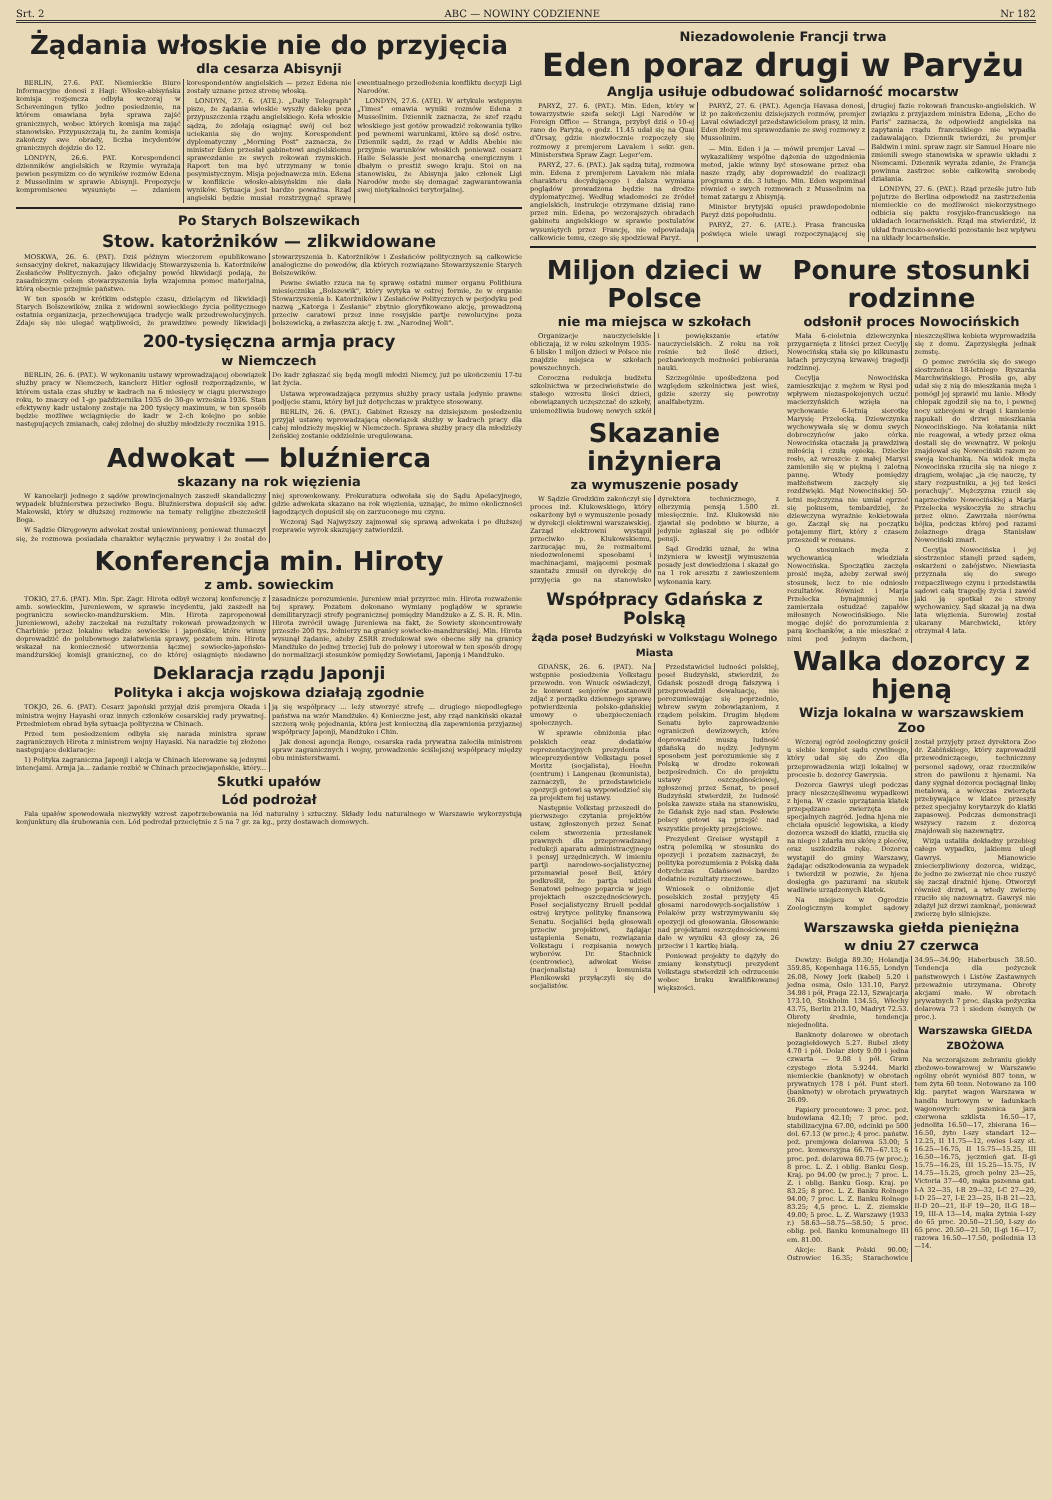Srt. 2 ABC — NOWINY CODZIENNE Nr 182
Żądania włoskie nie do przyjęcia
dla cesarza Abisynji
BERLIN, 27.6. PAT. Niemieckie Biuro Informacyjne donosi z Hagi: Włosko-abisyńska komisja rozjemcza odbyła wczoraj w Scheveningen tylko jedno posiedzenie, na którem omawiana była sprawa zajść granicznych, wobec których komisja ma zająć stanowisko. Przypuszczają tu, że zanim komisja zakończy swe obrady, liczba incydentów granicznych dojdzie do 12.
LONDYN, 26.6. PAT. Korespondenci dzienników angielskich w Rzymie wyrażają pewien pesymizm co do wyników rozmów Edena z Mussolinim w sprawie Abisynji. Propozycje kompromisowe wysunięte — zdaniem korespondentów angielskich — przez Edena nie zostały uznane przez stronę włoską.
LONDYN, 27. 6. (ATE.). „Daily Telegraph" pisze, że żądania włoskie wyszły daleko poza przypuszczenia rządu angielskiego. Koła włoskie sądzą, że zdołają osiągnąć swój cel bez uciekania się do wojny. Korespondent dyplomatyczny „Morning Post" zaznacza, że minister Eden przesłał gabinetowi angielskiemu sprawozdanie ze swych rokowań rzymskich. Raport ten ma być utrzymany w tonie pesymistycznym. Misja pojednawcza min. Edena w konflikcie włosko-abisyńskim nie dała wyników. Sytuacja jest bardzo poważna. Rząd angielski będzie musiał rozstrzygnąć sprawę ewentualnego przedłożenia konfliktu decyzji Ligi Narodów.
LONDYN, 27.6. (ATE). W artykule wstępnym „Times" omawia wyniki rozmów Edena z Mussolinim. Dziennik zaznacza, że szef rządu włoskiego jest gotów prowadzić rokowania tylko pod pewnemi warunkami, które są dość ostre. Dziennik sądzi, że rząd w Addis Abebie nie przyjmie warunków włoskich ponieważ cesarz Haile Selassie jest monarchą energicznym i dbałym o prestiż swego kraju. Stoi on na stanowisku, że Abisynja jako członek Ligi Narodów może się domagać zagwarantowania swej nietykalności terytorjalnej.
Po Starych Bolszewikach
Stow. katorżników — zlikwidowane
MOSKWA, 26. 6. (PAT). Dziś późnym wieczorem opublikowano sensacyjny dekret, nakazujący likwidację Stowarzyszenia b. Katorżników Zesłańców Politycznych. Jako oficjalny powód likwidacji podają, że zasadniczym celem stowarzyszenia była wzajemna pomoc materjalna, którą obecnie przejmie państwo.
W ten sposób w krótkim odstępie czasu, dzielącym od likwidacji Starych Bolszewików, znika z widowni sowieckiego życia politycznego ostatnia organizacja, przechowująca tradycje walk przedrewolucyjnych. Zdaje się nie ulegać wątpliwości, że prawdziwe powody likwidacji stowarzyszenia b. Katorżników i Zesłańców politycznych są całkowicie analogiczne do powodów, dla których rozwiązano Stowarzyszenie Starych Bolszewików.
Pewne światło rzuca na tę sprawę ostatni numer organu Politbiura miesięcznika „Bolszewik", który wytyka w ostrej formie, że w organie Stowarzyszenia b. Katorżników i Zesłańców Politycznych w perjodyku pod nazwą „Katorga i Zesłanie" zbytnio gloryfikowano akcję, prowadzoną przeciw caratowi przez inne rosyjskie partje rewolucyjne poza bolszewicką, a zwłaszcza akcję t. zw. „Narodnej Woli".
200-tysięczna armja pracy
w Niemczech
BERLIN, 26. 6. (PAT.). W wykonaniu ustawy wprowadzającej obowiązek służby pracy w Niemczech, kanclerz Hitler ogłosił rozporządzenie, w którem ustala czas służby w kadrach na 6 miesięcy w ciągu pierwszego roku, to znaczy od 1-go października 1935 do 30-go września 1936. Stan efektywny kadr ustalony zostaje na 200 tysięcy maximum, w ten sposób będzie możliwe wciągnięcie do kadr w 2-ch kolejno po sobie następujących zmianach, całej zdolnej do służby młodzieży rocznika 1915. Do kadr zgłaszać się będą mogli młodzi Niemcy, już po ukończeniu 17-tu lat życia.
Ustawa wprowadzająca przymus służby pracy ustala jedynie prawne podjęcie stanu, który był już dotychczas w praktyce stosowany.
BERLIN, 26. 6. (PAT.). Gabinet Rzeszy na dzisiejszem posiedzeniu przyjął ustawę wprowadzającą obowiązek służby w kadrach pracy dla całej młodzieży męskiej w Niemczech. Sprawa służby pracy dla młodzieży żeńskiej zostanie oddzielnie uregulowana.
Adwokat — bluźnierca
skazany na rok więzienia
W kancelarji jednego z sądów prowincjonalnych zaszedł skandaliczny wypadek bluźnierstwa przeciwko Bogu. Bluźnierstwa dopuścił się adw. Makowski, który w dłuższej rozmowie na tematy religijne zbezcześcił Boga.
W Sądzie Okręgowym adwokat został uniewinniony, ponieważ tłumaczył się, że rozmowa posiadała charakter wyłącznie prywatny i że został do niej sprowokowany. Prokuratura odwołała się do Sądu Apelacyjnego, gdzie adwokata skazano na rok więzienia, uznając, że mimo okoliczności łagodzących dopuścił się on zarzuconego mu czynu.
Wczoraj Sąd Najwyższy zajmował się sprawą adwokata i po dłuższej rozprawie wyrok skazujący zatwierdził.
Konferencja min. Hiroty
z amb. sowieckim
TOKIO, 27.6. (PAT). Min. Spr. Zagr. Hirota odbył wczoraj konferencję z amb. sowieckim, Jureniewem, w sprawie incydentu, jaki zaszedł na pograniczu sowiecko-mandżurskiem. Min. Hirota zaproponował Jureniewowi, ażeby zaczekał na rezultaty rokowań prowadzonych w Charbinie przez lokalne władze sowieckie i japońskie, które winny doprowadzić do polubownego załatwienia sprawy, pozatem min. Hirota wskazał na konieczność utworzenia łącznej sowiecko-japońsko-mandżurskiej komisji granicznej, co do której osiągnięto niedawno zasadnicze porozumienie. Jureniew miał przyrzec min. Hirota rozważenie tej sprawy. Pozatem dokonano wymiany poglądów w sprawie demilitaryzacji strefy pogranicznej pomiędzy Mandżuko a Z. S. R. R. Min. Hirota zwrócił uwagę Jureniewa na fakt, że Sowiety skoncentrowały przeszło 200 tys. żołnierzy na granicy sowiecko-mandżurskiej. Min. Hirota wysunął żądanie, ażeby ZSRR zredukował swe obecne siły na granicy Mandżuko do jednej trzeciej lub do połowy i utorował w ten sposób drogę do normalizacji stosunków pomiędzy Sowietami, Japonją i Mandżuko.
Deklaracja rządu Japonji
Polityka i akcja wojskowa działają zgodnie
TOKJO, 26. 6. (PAT). Cesarz japoński przyjął dziś premjera Okada i ministra wojny Hayashi oraz innych członków cesarskiej rady prywatnej. Przedmiotem obrad była sytuacja polityczna w Chinach.
Przed tem posiedzeniem odbyła się narada ministra spraw zagranicznych Hirota z ministrem wojny Hayaski. Na naradzie tej złożono następujące deklaracje:
1) Polityka zagraniczna Japonji i akcja w Chinach kierowane są jednymi intencjami. Armja ja... zadanie rozbić w Chinach przeciwjapońskie, który... ją się współpracy ... leży stworzyć strefę ... drugiego niepodległego państwa na wzór Mandżuko. 4) Konieczne jest, aby rząd nankiński okazał szczerą wolę pojednania, która jest konieczną dla zapewnienia przyjaznej współpracy Japonji, Mandżuko i Chin.
Jak donosi agencja Rengo, cesarska rada prywatna zaleciła ministrom spraw zagranicznych i wojny, prowadzenie ściślejszej współpracy między obu ministerstwami.
Skutki upałów
Lód podrożał
Fala upałów spowodowała niezwykły wzrost zapotrzebowania na lód naturalny i sztuczny. Składy lodu naturalnego w Warszawie wykorzystują konjunkturę dla śrubowania cen. Lód podrożał przeciętnie z 5 na 7 gr. za kg., przy dostawach domowych.
Niezadowolenie Francji trwa
Eden poraz drugi w Paryżu
Anglja usiłuje odbudować solidarność mocarstw
PARYŻ, 27. 6. (PAT.). Min. Eden, który w towarzystwie szefa sekcji Ligi Narodów w Foreign Office — Stranga, przybył dziś o 10-ej rano do Paryża, o godz. 11.45 udał się na Quai d'Orsay, gdzie niezwłocznie rozpoczęły się rozmowy z premjerem Lavalem i sekr. gen. Ministerstwa Spraw Zagr. Leger'em.
PARYŻ, 27. 6. (PAT.). Jak sądzą tutaj, rozmowa min. Edena z premjerem Lavalem nie miała charakteru decydującego i dalsza wymiana poglądów prowadzona będzie na drodze dyplomatycznej. Według wiadomości ze źródeł angielskich, instrukcje otrzymane dzisiaj rano przez min. Edena, po wczorajszych obradach gabinetu angielskiego w sprawie postulatów wysuniętych przez Francję, nie odpowiadają całkowicie temu, czego się spodziewał Paryż.
PARYŻ, 27. 6. (PAT.). Agencja Havasa donosi, iż po zakończeniu dzisiejszych rozmów, premjer Laval oświadczył przedstawicielom prasy, iż min. Eden złożył mu sprawozdanie ze swej rozmowy z Mussolinim.
— Min. Eden i ja — mówił premjer Laval — wykazaliśmy wspólne dążenia do uzgodnienia metod, jakie winny być stosowane przez oba nasze rządy, aby doprowadzić do realizacji programu z dn. 3 lutego. Min. Eden wspominał również o swych rozmowach z Mussolinim na temat zatargu z Abisynją.
Minister brytyjski opuści prawdopodobnie Paryż dziś popołudniu.
PARYŻ, 27. 6. (ATE.). Prasa francuska poświęca wiele uwagi rozpoczynającej się drugiej fazie rokowań francusko-angielskich. W związku z przyjazdem ministra Edena, „Echo de Paris" zaznacza, że odpowiedź angielska na zapytania rządu francuskiego nie wypadła zadawalająco. Dziennik twierdzi, że premjer Baldwin i mini. spraw zagr. sir Samuel Hoare nie zmienili swego stanowiska w sprawie układu z Niemcami. Dziennik wyraża zdanie, że Francja powinna zastrzec sobie całkowitą swobodę działania.
LONDYN, 27. 6. (PAT.). Rząd prześle jutro lub pojutrze do Berlina odpowiedź na zastrzeżenia niemieckie co do możliwości niekorzystnego odbicia się paktu rosyjsko-francuskiego na układach locarneńskich. Rząd ma stwierdzić, iż układ francusko-sowiecki pozostanie bez wpływu na układy locarneńskie.
Miljon dzieci w Polsce
nie ma miejsca w szkołach
Organizacje nauczycielskie obliczają, iż w roku szkolnym 1935-6 blisko 1 miljon dzieci w Polsce nie znajdzie miejsca w szkołach powszechnych.
Coroczna redukcja budżetu szkolnictwa w przeciwieństwie do stałego wzrostu ilości dzieci, obowiązanych uczęszczać do szkoły, uniemożliwia budowę nowych szkół i powiększanie etatów nauczycielskich. Z roku na rok rośnie też ilość dzieci, pozbawionych możności pobierania nauki.
Szczególnie upośledzona pod względem szkolnictwa jest wieś, gdzie szerzy się powrotny analfabetyzm.
Skazanie inżyniera
za wymuszenie posady
W Sądzie Grodzkim zakończył się proces inż. Klukowskiego, który oskarżony był o wymuszenie posady w dyrekcji elektrowni warszawskiej. Zarząd elektrowni wystąpił przeciwko p. Klukowskiemu, zarzucając mu, że rozmaitemi niedozwolonemi sposobami i machinacjami, mającemi posmak szantażu zmusił on dyrekcję do przyjęcia go na stanowisko dyrektora technicznego, z olbrzymią pensją 1.500 zł. miesięcznie. Inż. Klukowski nie zjawiał się podobno w biurze, a jedynie zgłaszał się po odbiór pensji.
Sąd Grodzki uznał, że wina inżyniera w kwestji wymuszenia posady jest dowiedziona i skazał go na 1 rok aresztu z zawieszeniem wykonania kary.
Współpracy Gdańska z Polską
żąda poseł Budzyński w Volkstagu Wolnego Miasta
GDAŃSK, 26. 6. (PAT). Na wstępnie posiedzenia Volkstagu przewodn. von Wnuck oświadczył, że konwent senjorów postanowił zdjąć z porządku dziennego sprawę potwierdzenia polsko-gdańskiej umowy o ubezpieczeniach społecznych.
W sprawie obniżenia płac polskich oraz dodatków reprezentacyjnych prezydenta i wiceprezydentów Volkstagu poseł Moritz (socjalista), Hoehn (centrum) i Langenau (komunista), zaznaczyli, że przedstawiciele opozycji gotowi są wypowiedzieć się za projektem tej ustawy.
Następnie Volkstag przeszedł do pierwszego czytania projektów ustaw, zgłoszonych przez Senat celem stworzenia przesłanek prawnych dla przeprowadzanej redukcji aparatu administracyjnego i pensyj urzędniczych. W imieniu partji narodowo-socjalistycznej przemawiał poseł Beil, który podkreślił, że partja udzieli Senatowi pełnego poparcia w jego projektach oszczędnościowych. Poseł socjalistyczny Bruell poddał ostrej krytyce politykę finansową Senatu. Socjaliści będą głosowali przeciw projektowi, żądając ustąpienia Senatu, rozwiązania Volkstagu i rozpisania nowych wyborów. Dr. Stachnick (centrowiec), adwokat Weise (nacjonalista) i komunista Plenikowski przyłączyli się do socjalistów.
Przedstawiciel ludności polskiej, poseł Budzyński, stwierdził, że Gdańsk poszedł drogą fałszywą i przeprowadził dewaluację, nie porozumiewając się poprzednio, wbrew swym zobowiązaniom, z rządem polskim. Drugim błędem Senatu było zaprowadzenie ograniczeń dewizowych, które doprowadzić muszą ludność gdańską do nędzy. Jedynym sposobem jest porozumienie się z Polską w drodze rokowań bezpośrednich. Co do projektu ustawy oszczędnościowej, zgłoszonej przez Senat, to poseł Budzyński stwierdził, że ludność polska zawsze stała na stanowisku, że Gdańsk żyje nad stan. Posłowie polscy gotowi są przejść nad wszystkie projekty przejściowe.
Prezydent Greiser wystąpił z ostrą polemiką w stosunku do opozycji i pozatem zaznaczył, że polityka porozumienia z Polską dała dotychczas Gdańsowi bardzo dodatnie rezultaty rzeczowe.
Wniosek o obniżenie djet poselskich został przyjęty 45 głosami narodowych-socjalistów i Polaków przy wstrzymywaniu się opozycji od głosowania. Głosowanie nad projektami oszczędnościowemi dało w wyniku 43 głosy za, 26 przeciw i 1 kartkę białą.
Ponieważ projekty te dążyły do zmiany konstytucji prezydent Volkstagu stwierdził ich odrzucenie wobec braku kwalifikowanej większości.
Ponure stosunki rodzinne
odsłonił proces Nowocińskich
Mała 6-cioletnia dziewczynka przygarnięta z litości przez Cecylję Nowocińską stała się po kilkunastu latach przyczyną krwawej tragedji rodzinnej.
Cecylja Nowocińska zamieszkując z mężem w Rysi pod wpływem niezaspokojonych uczuć macierzyńskich wzięła na wychowanie 6-letnią sierotkę Marysię Przelecką. Dziewczynka wychowywała się w domu swych dobroczyńców jako córka. Nowocińska otaczała ją prawdziwą miłością i czułą opieką. Dziecko rosło, aż wreszcie z małej Marysi zamieniło się w piękną i zalotną pannę. Wtedy pomiędzy małżeństwem zaczęły się rozdźwięki. Mąż Nowocińskiej 50-letni mężczyzna nie umiał oprzeć się pokusom, tembardziej, że dziewczyna wyraźnie kokietowała go. Zaczął się na początku potajemny flirt, który z czasem przeszedł w romans.
O stosunkach męża z wychowanicą wiedziała Nowocińska. Spoczątku zaczęła prosić męża, ażeby zerwał swój stosunek, lecz to nie odniosło rezultatów. Również i Marja Przelecka bynajmniej nie zamierzała ostudzać zapałów miłosnych Nowocińskiego. Nie mogąc dojść do porozumienia z parą kochanków, a nie mieszkać z nimi pod jednym dachem, nieszczęśliwa kobieta wyprowadziła się z domu. Zaprzysięgła jednak zemstę.
O pomoc zwróciła się do swego siostrzeńca 18-letniego Ryszarda Marchwińskiego. Prosiła go, aby udał się z nią do mieszkania męża i pomógł jej sprawić mu lanie. Młody chłopak zgodził się na to, i pewnej nocy uzbrojeni w drągi i kamienie zapukali do drzwi mieszkania Nowocińskiego. Na kołatania nikt nie reagował, a wtedy przez okna dostali się do wewnątrz. W pokoju znajdował się Nowociński razem ze swoją kochanką. Na widok męża Nowocińska rzuciła się na niego z drągiem, wołając „ja cię nauczę, ty stary rozpustniku, a jej też kości porachuję". Mężczyzna rzucił się naprzeciwko Nowocińskiej a Marja Przelecka wyskoczyła ze strachu przez okno. Zawrzała nierówna bójka, podczas której pod razami żelaznego drąga Stanisław Nowociński zmarł.
Cecylja Nowocińska i jej siostrzeniec stanęli przed sądem, oskarżeni o zabójstwo. Niewiasta przyznała się do swego rozpaczliwego czynu i przedstawiła sądowi całą tragedję życia i zawód jaki ją spotkał ze strony wychowanicy. Sąd skazał ją na dwa lata więzienia. Surowiej został ukarany Marchwicki, który otrzymał 4 lata.
Walka dozorcy z hjeną
Wizja lokalna w warszawskiem Zoo
Wczoraj ogród zoologiczny gościł u siebie komplet sądu cywilnego, który udał się do Zoo dla przeprowadzenia wizji lokalnej w procesie b. dozorcy Gawrysia.
Dozorca Gawryś uległ podczas pracy nieszczęśliwemu wypadkowi z hjeną. W czasie uprzątania klatek przepędzano zwierzęta do specjalnych zagród. Jedna hjena nie chciała opuścić legowiska, a kiedy dozorca wszedł do klatki, rzuciła się na niego i zdarła mu skórę z pleców, oraz uszkodziła rękę. Dozorca wystąpił do gminy Warszawy, żądając odszkodowania za wypadek i twierdził w pozwie, że hjena dosięgła go pazurami na skutek wadliwie urządzonych klatek.
Na miejscu w Ogrodzie Zoologicznym komplet sądowy został przyjęty przez dyrektora Zoo dr. Żabińskiego, który zaprowadził przewodniczącego, technicznny personel sądowy, oraz rzeczników stron do pawilonu z hjenami. Na dany sygnał dozorca pociągnął linkę metalową, a wówczas zwierzęta przebywające w klatce przeszły przez specjalny korytarzyk do klatki zapasowej. Podczas demonstracji wszyscy razem z dozorcą znajdowali się nazewnątrz.
Wizja ustaliła dokładny przebieg całego wypadku, jakiemu uległ Gawryś. Mianowicie zniecierpliwiony dozorca, widząc, że jedno ze zwierząt nie chce ruszyć się zaczął drażnić hjenę. Otworzył również drzwi, a wtedy zwierzę rzuciło się nazewnątrz. Gawryś nie zdążył już drzwi zamknąć, ponieważ zwierzę było silniejsze.
Warszawska giełda pieniężna
w dniu 27 czerwca
Dewizy: Belgja 89.30; Holandja 359.85, Kopenhaga 116.55, Londyn 26.08, Nowy Jork (kabel) 5.20 i jedna osma, Oslo 131.10, Paryż 34.98 i pół, Praga 22.13, Szwajcarja 173.10, Stokholm 134.55, Włochy 43.75, Berlin 213.10, Madryt 72.53. Obroty średnie, tendencja niejednolita.
Banknoty dolarowe w obrotach pozagiełdowych 5.27. Rubel złoty 4.70 i pół. Dolar złoty 9.09 i jedna czwarta — 9.08 i pół. Gram czystego złota 5.9244. Marki niemieckie (banknoty) w obrotach prywatnych 178 i pół. Funt sterl. (banknoty) w obrotach prywatnych 26.09.
Papiery procentowe: 3 proc. poż. budowlana 42.10; 7 proc. poż. stabilizacyjna 67.00, odcinki po 500 dol. 67.13 (w proc.); 4 proc. państw. poż. premjowa dolarowa 53.00; 5 proc. konwersyjna 66.70—67.13; 6 proc. poż. dolarowa 80.75 (w proc.); 8 proc. L. Z. i oblig. Banku Gosp. Kraj. po 94.00 (w proc.); 7 proc. L. Z. i oblig. Banku Gosp. Kraj. po 83.25; 8 proc. L. Z. Banku Rolnego 94.00; 7 proc. L. Z. Banku Rolnego 83.25; 4,5 proc. L. Z. ziemskie 49.00; 5 proc. L. Z. Warszawy (1933 r.) 58.63—58.75—58.50; 5 proc. oblig. pol. Banku komunalnego III em. 81.00.
Akcje: Bank Polski 90.00; Ostrowiec 16.35; Starachowice 34.95—34.90; Haberbusch 38.50. Tendencja dla pożyczek państwowych i Listów Zastawnych przeważnie utrzymana. Obroty akcjami małe. W obrotach prywatnych 7 proc. śląska pożyczka dolarowa 73 i siedem ósmych (w proc.).
Warszawska GIEŁDA ZBOŻOWA
Na wczorajszem zebraniu giełdy zbożowo-towarowej w Warszawie ogólny obrót wyniósł 807 tonn, w tem żyta 60 tonn. Notowano za 100 klg. parytet wagon Warszawa w handlu hurtowym w ładunkach wagonowych: pszenica jara czerwona szklista 16.50—17, jednolita 16.50—17, zbierana 16—16.50, żyto I-szy standart 12—12.25, II 11.75—12, owies I-szy st. 16.25—16.75, II 15.75—15.25, III 16.50—16.75, jęczmień gat. II-gi 15.75—16.25, III 15.25—15.75, IV 14.75—15.25, groch polny 23—25, Victoria 37—40, mąka pszenna gat. I-A 32—35, I-B 29—32, I-C 27—29, I-D 25—27, I-E 23—25, II-B 21—23, II-D 20—21, II-F 19—20, II-G 18—19, III-A 13—14, mąka żytnia I-szy do 65 proc. 20.50—21.50, I-szy do 65 proc. 20.50—21.50, II-gi 16—17, razowa 16.50—17.50, poślednia 13—14.